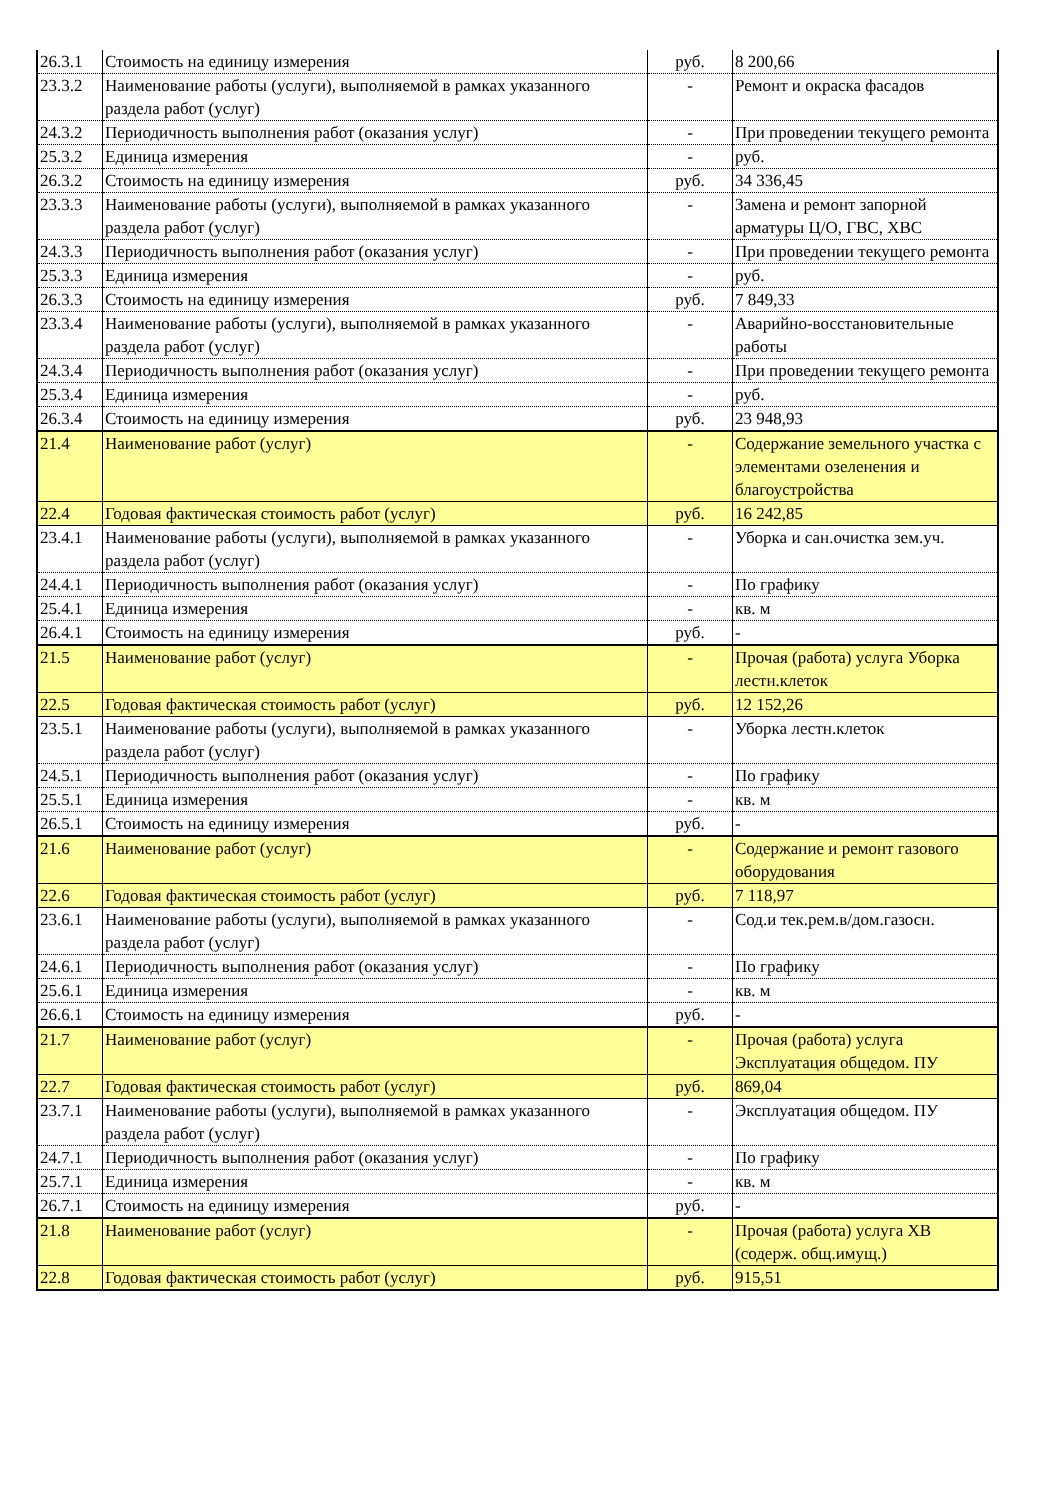| 26.3.1 | Стоимость на единицу измерения | руб. | 8 200,66 |
| 23.3.2 | Наименование работы (услуги), выполняемой в рамках указанного раздела работ (услуг) | - | Ремонт и окраска фасадов |
| 24.3.2 | Периодичность выполнения работ (оказания услуг) | - | При проведении текущего ремонта |
| 25.3.2 | Единица измерения | - | руб. |
| 26.3.2 | Стоимость на единицу измерения | руб. | 34 336,45 |
| 23.3.3 | Наименование работы (услуги), выполняемой в рамках указанного раздела работ (услуг) | - | Замена и ремонт запорной арматуры Ц/О, ГВС, ХВС |
| 24.3.3 | Периодичность выполнения работ (оказания услуг) | - | При проведении текущего ремонта |
| 25.3.3 | Единица измерения | - | руб. |
| 26.3.3 | Стоимость на единицу измерения | руб. | 7 849,33 |
| 23.3.4 | Наименование работы (услуги), выполняемой в рамках указанного раздела работ (услуг) | - | Аварийно-восстановительные работы |
| 24.3.4 | Периодичность выполнения работ (оказания услуг) | - | При проведении текущего ремонта |
| 25.3.4 | Единица измерения | - | руб. |
| 26.3.4 | Стоимость на единицу измерения | руб. | 23 948,93 |
| 21.4 | Наименование работ (услуг) | - | Содержание земельного участка с элементами озеленения и благоустройства |
| 22.4 | Годовая фактическая стоимость работ (услуг) | руб. | 16 242,85 |
| 23.4.1 | Наименование работы (услуги), выполняемой в рамках указанного раздела работ (услуг) | - | Уборка и сан.очистка зем.уч. |
| 24.4.1 | Периодичность выполнения работ (оказания услуг) | - | По графику |
| 25.4.1 | Единица измерения | - | кв. м |
| 26.4.1 | Стоимость на единицу измерения | руб. | - |
| 21.5 | Наименование работ (услуг) | - | Прочая (работа) услуга Уборка лестн.клеток |
| 22.5 | Годовая фактическая стоимость работ (услуг) | руб. | 12 152,26 |
| 23.5.1 | Наименование работы (услуги), выполняемой в рамках указанного раздела работ (услуг) | - | Уборка лестн.клеток |
| 24.5.1 | Периодичность выполнения работ (оказания услуг) | - | По графику |
| 25.5.1 | Единица измерения | - | кв. м |
| 26.5.1 | Стоимость на единицу измерения | руб. | - |
| 21.6 | Наименование работ (услуг) | - | Содержание и ремонт газового оборудования |
| 22.6 | Годовая фактическая стоимость работ (услуг) | руб. | 7 118,97 |
| 23.6.1 | Наименование работы (услуги), выполняемой в рамках указанного раздела работ (услуг) | - | Сод.и тек.рем.в/дом.газосн. |
| 24.6.1 | Периодичность выполнения работ (оказания услуг) | - | По графику |
| 25.6.1 | Единица измерения | - | кв. м |
| 26.6.1 | Стоимость на единицу измерения | руб. | - |
| 21.7 | Наименование работ (услуг) | - | Прочая (работа) услуга Эксплуатация общедом. ПУ |
| 22.7 | Годовая фактическая стоимость работ (услуг) | руб. | 869,04 |
| 23.7.1 | Наименование работы (услуги), выполняемой в рамках указанного раздела работ (услуг) | - | Эксплуатация общедом. ПУ |
| 24.7.1 | Периодичность выполнения работ (оказания услуг) | - | По графику |
| 25.7.1 | Единица измерения | - | кв. м |
| 26.7.1 | Стоимость на единицу измерения | руб. | - |
| 21.8 | Наименование работ (услуг) | - | Прочая (работа) услуга ХВ (содерж. общ.имущ.) |
| 22.8 | Годовая фактическая стоимость работ (услуг) | руб. | 915,51 |